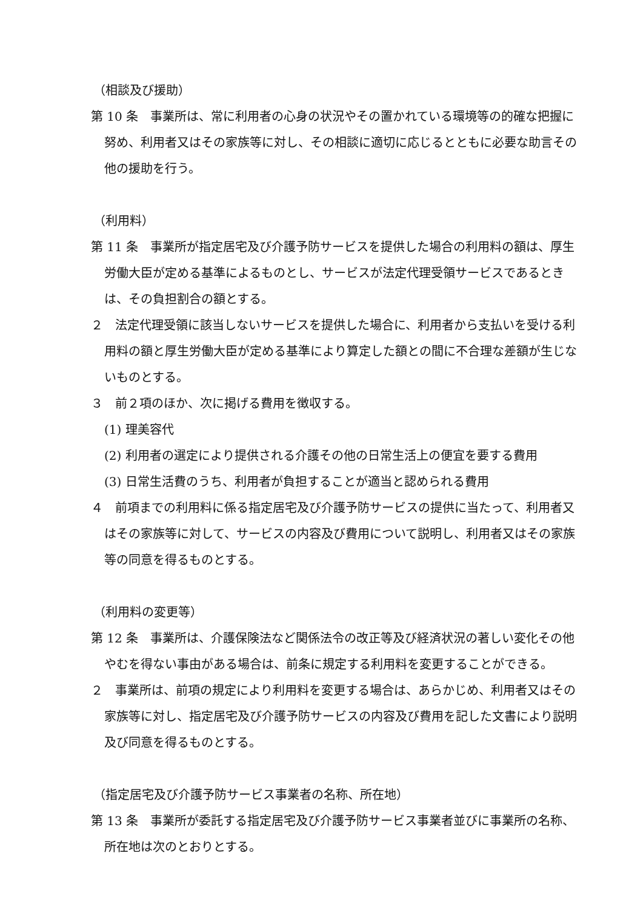（相談及び援助）
第 10 条　事業所は、常に利用者の心身の状況やその置かれている環境等の的確な把握に努め、利用者又はその家族等に対し、その相談に適切に応じるとともに必要な助言その他の援助を行う。
（利用料）
第 11 条　事業所が指定居宅及び介護予防サービスを提供した場合の利用料の額は、厚生労働大臣が定める基準によるものとし、サービスが法定代理受領サービスであるときは、その負担割合の額とする。
２　法定代理受領に該当しないサービスを提供した場合に、利用者から支払いを受ける利用料の額と厚生労働大臣が定める基準により算定した額との間に不合理な差額が生じないものとする。
３　前２項のほか、次に掲げる費用を徴収する。
(1) 理美容代
(2) 利用者の選定により提供される介護その他の日常生活上の便宜を要する費用
(3) 日常生活費のうち、利用者が負担することが適当と認められる費用
４　前項までの利用料に係る指定居宅及び介護予防サービスの提供に当たって、利用者又はその家族等に対して、サービスの内容及び費用について説明し、利用者又はその家族等の同意を得るものとする。
（利用料の変更等）
第 12 条　事業所は、介護保険法など関係法令の改正等及び経済状況の著しい変化その他やむを得ない事由がある場合は、前条に規定する利用料を変更することができる。
２　事業所は、前項の規定により利用料を変更する場合は、あらかじめ、利用者又はその家族等に対し、指定居宅及び介護予防サービスの内容及び費用を記した文書により説明及び同意を得るものとする。
（指定居宅及び介護予防サービス事業者の名称、所在地）
第 13 条　事業所が委託する指定居宅及び介護予防サービス事業者並びに事業所の名称、所在地は次のとおりとする。